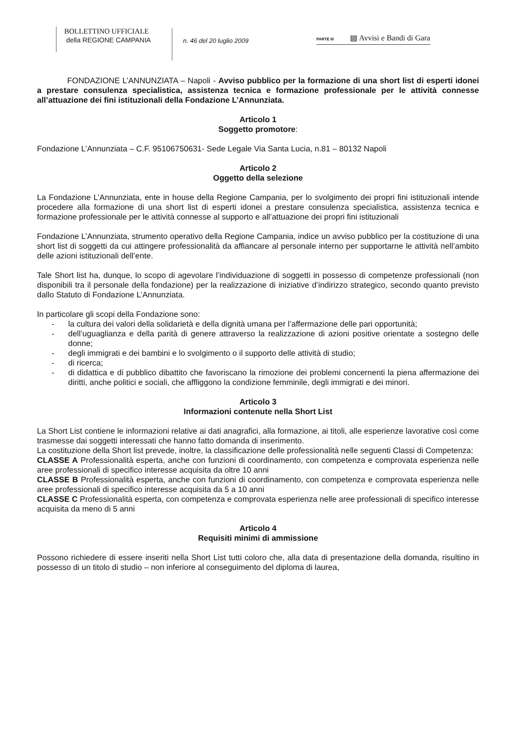BOLLETTINO UFFICIALE
della REGIONE CAMPANIA
n. 46 del 20 luglio 2009
PARTE III ▤ Avvisi e Bandi di Gara
FONDAZIONE L’ANNUNZIATA – Napoli - Avviso pubblico per la formazione di una short list di esperti idonei a prestare consulenza specialistica, assistenza tecnica e formazione professionale per le attività connesse all’attuazione dei fini istituzionali della Fondazione L’Annunziata.
Articolo 1
Soggetto promotore:
Fondazione L’Annunziata – C.F. 95106750631- Sede Legale Via Santa Lucia, n.81 – 80132 Napoli
Articolo 2
Oggetto della selezione
La Fondazione L’Annunziata, ente in house della Regione Campania, per lo svolgimento dei propri fini istituzionali intende procedere alla formazione di una short list di esperti idonei a prestare consulenza specialistica, assistenza tecnica e formazione professionale per le attività connesse al supporto e all’attuazione dei propri fini istituzionali
Fondazione L’Annunziata, strumento operativo della Regione Campania, indice un avviso pubblico per la costituzione di una short list di soggetti da cui attingere professionalità da affiancare al personale interno per supportarne le attività nell’ambito delle azioni istituzionali dell’ente.
Tale Short list ha, dunque, lo scopo di agevolare l’individuazione di soggetti in possesso di competenze professionali (non disponibili tra il personale della fondazione) per la realizzazione di iniziative d’indirizzo strategico, secondo quanto previsto dallo Statuto di Fondazione L’Annunziata.
In particolare gli scopi della Fondazione sono:
- la cultura dei valori della solidarietà e della dignità umana per l’affermazione delle pari opportunità;
- dell’uguaglianza e della parità di genere attraverso la realizzazione di azioni positive orientate a sostegno delle donne;
- degli immigrati e dei bambini e lo svolgimento o il supporto delle attività di studio;
- di ricerca;
- di didattica e di pubblico dibattito che favoriscano la rimozione dei problemi concernenti la piena affermazione dei diritti, anche politici e sociali, che affliggono la condizione femminile, degli immigrati e dei minori.
Articolo 3
Informazioni contenute nella Short List
La Short List contiene le informazioni relative ai dati anagrafici, alla formazione, ai titoli, alle esperienze lavorative così come trasmesse dai soggetti interessati che hanno fatto domanda di inserimento.
La costituzione della Short list prevede, inoltre, la classificazione delle professionalità nelle seguenti Classi di Competenza:
CLASSE A Professionalità esperta, anche con funzioni di coordinamento, con competenza e comprovata esperienza nelle aree professionali di specifico interesse acquisita da oltre 10 anni
CLASSE B Professionalità esperta, anche con funzioni di coordinamento, con competenza e comprovata esperienza nelle aree professionali di specifico interesse acquisita da 5 a 10 anni
CLASSE C Professionalità esperta, con competenza e comprovata esperienza nelle aree professionali di specifico interesse acquisita da meno di 5 anni
Articolo 4
Requisiti minimi di ammissione
Possono richiedere di essere inseriti nella Short List tutti coloro che, alla data di presentazione della domanda, risultino in possesso di un titolo di studio – non inferiore al conseguimento del diploma di laurea,